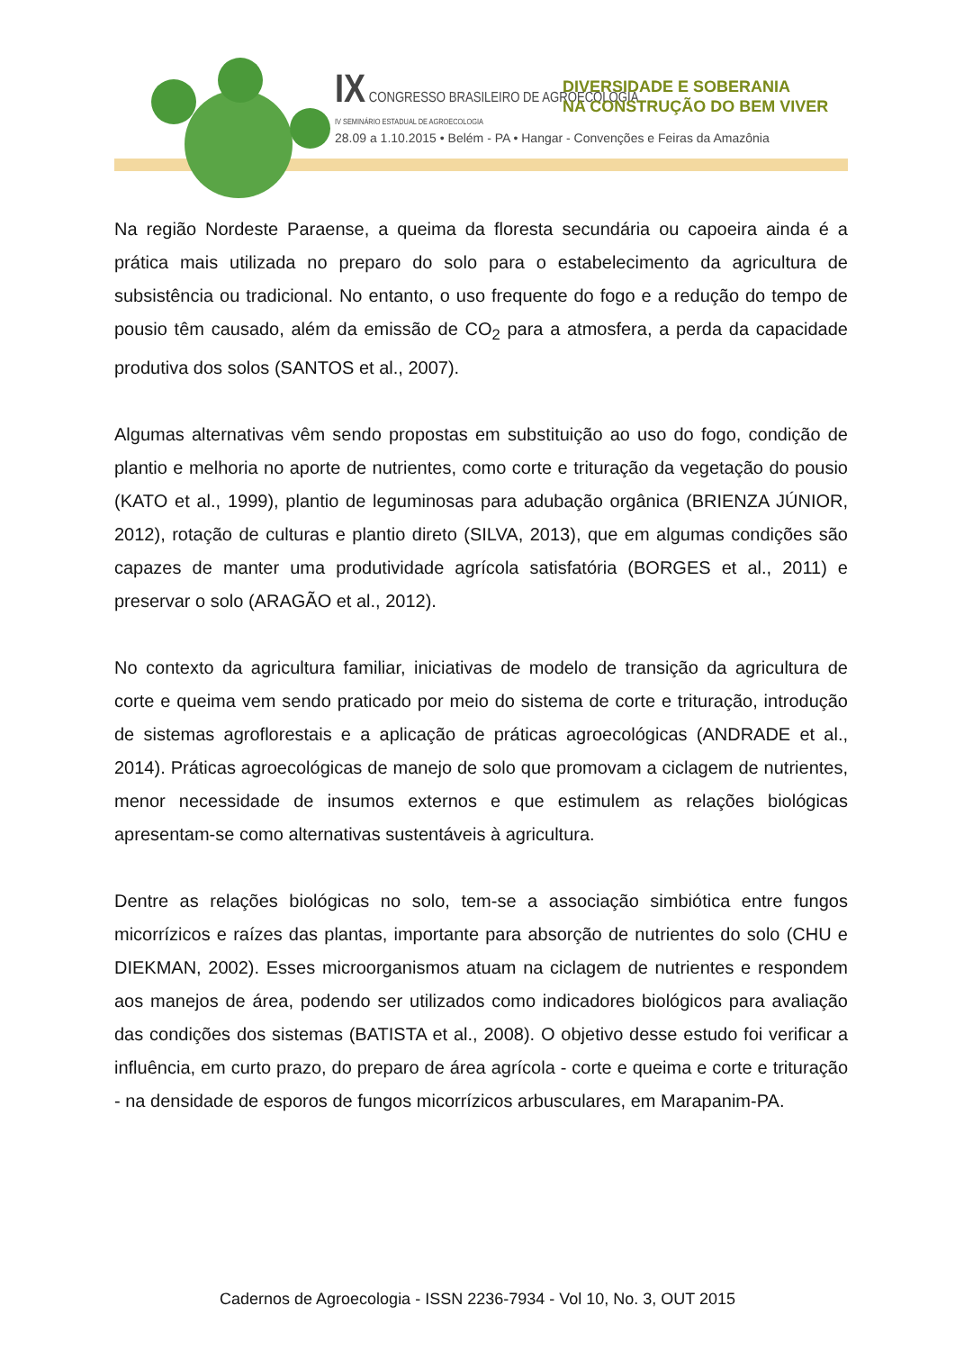IX CONGRESSO BRASILEIRO DE AGROECOLOGIA
IV SEMINÁRIO ESTADUAL DE AGROECOLOGIA
DIVERSIDADE E SOBERANIA
NA CONSTRUÇÃO DO BEM VIVER
28.09 a 1.10.2015 • Belém - PA • Hangar - Convenções e Feiras da Amazônia
Na região Nordeste Paraense, a queima da floresta secundária ou capoeira ainda é a prática mais utilizada no preparo do solo para o estabelecimento da agricultura de subsistência ou tradicional. No entanto, o uso frequente do fogo e a redução do tempo de pousio têm causado, além da emissão de CO<sub>2</sub> para a atmosfera, a perda da capacidade produtiva dos solos (SANTOS et al., 2007).
Algumas alternativas vêm sendo propostas em substituição ao uso do fogo, condição de plantio e melhoria no aporte de nutrientes, como corte e trituração da vegetação do pousio (KATO et al., 1999), plantio de leguminosas para adubação orgânica (BRIENZA JÚNIOR, 2012), rotação de culturas e plantio direto (SILVA, 2013), que em algumas condições são capazes de manter uma produtividade agrícola satisfatória (BORGES et al., 2011) e preservar o solo (ARAGÃO et al., 2012).
No contexto da agricultura familiar, iniciativas de modelo de transição da agricultura de corte e queima vem sendo praticado por meio do sistema de corte e trituração, introdução de sistemas agroflorestais e a aplicação de práticas agroecológicas (ANDRADE et al., 2014). Práticas agroecológicas de manejo de solo que promovam a ciclagem de nutrientes, menor necessidade de insumos externos e que estimulem as relações biológicas apresentam-se como alternativas sustentáveis à agricultura.
Dentre as relações biológicas no solo, tem-se a associação simbiótica entre fungos micorrízicos e raízes das plantas, importante para absorção de nutrientes do solo (CHU e DIEKMAN, 2002). Esses microorganismos atuam na ciclagem de nutrientes e respondem aos manejos de área, podendo ser utilizados como indicadores biológicos para avaliação das condições dos sistemas (BATISTA et al., 2008). O objetivo desse estudo foi verificar a influência, em curto prazo, do preparo de área agrícola - corte e queima e corte e trituração - na densidade de esporos de fungos micorrízicos arbusculares, em Marapanim-PA.
Cadernos de Agroecologia - ISSN 2236-7934 - Vol 10, No. 3, OUT 2015